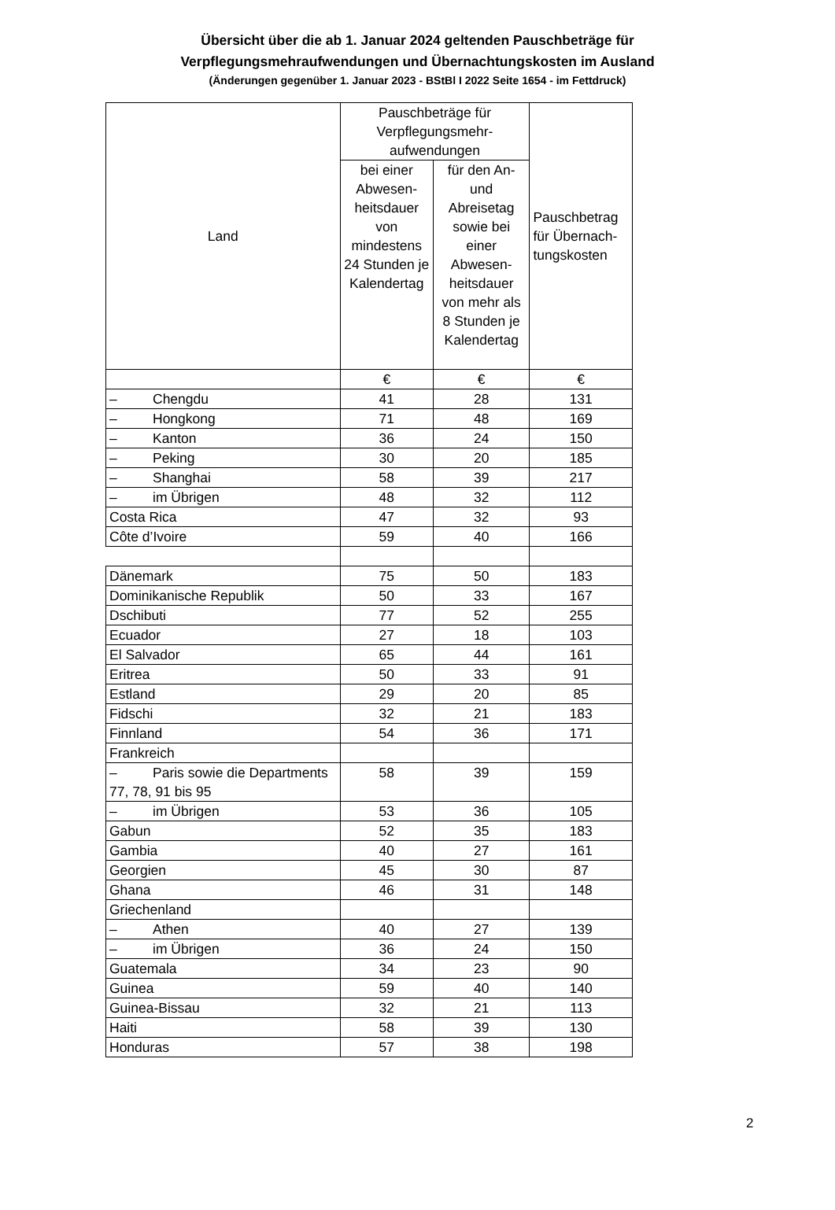Übersicht über die ab 1. Januar 2024 geltenden Pauschbeträge für
Verpflegungsmehraufwendungen und Übernachtungskosten im Ausland
(Änderungen gegenüber 1. Januar 2023 - BStBl I 2022 Seite 1654 - im Fettdruck)
| Land | Pauschbeträge für Verpflegungsmehr-aufwendungen | | Pauschbetrag für Übernach-tungskosten |
| --- | --- | --- | --- |
| | bei einer Abwesen-heitsdauer von mindestens 24 Stunden je Kalendertag | für den An- und Abreisetag sowie bei einer Abwesen-heitsdauer von mehr als 8 Stunden je Kalendertag | |
| | € | € | € |
| – Chengdu | 41 | 28 | 131 |
| – Hongkong | 71 | 48 | 169 |
| – Kanton | 36 | 24 | 150 |
| – Peking | 30 | 20 | 185 |
| – Shanghai | 58 | 39 | 217 |
| – im Übrigen | 48 | 32 | 112 |
| Costa Rica | 47 | 32 | 93 |
| Côte d’Ivoire | 59 | 40 | 166 |
| Dänemark | 75 | 50 | 183 |
| Dominikanische Republik | 50 | 33 | 167 |
| Dschibuti | 77 | 52 | 255 |
| Ecuador | 27 | 18 | 103 |
| El Salvador | 65 | 44 | 161 |
| Eritrea | 50 | 33 | 91 |
| Estland | 29 | 20 | 85 |
| Fidschi | 32 | 21 | 183 |
| Finnland | 54 | 36 | 171 |
| Frankreich | | | |
| – Paris sowie die Departments 77, 78, 91 bis 95 | 58 | 39 | 159 |
| – im Übrigen | 53 | 36 | 105 |
| Gabun | 52 | 35 | 183 |
| Gambia | 40 | 27 | 161 |
| Georgien | 45 | 30 | 87 |
| Ghana | 46 | 31 | 148 |
| Griechenland | | | |
| – Athen | 40 | 27 | 139 |
| – im Übrigen | 36 | 24 | 150 |
| Guatemala | 34 | 23 | 90 |
| Guinea | 59 | 40 | 140 |
| Guinea-Bissau | 32 | 21 | 113 |
| Haiti | 58 | 39 | 130 |
| Honduras | 57 | 38 | 198 |
2